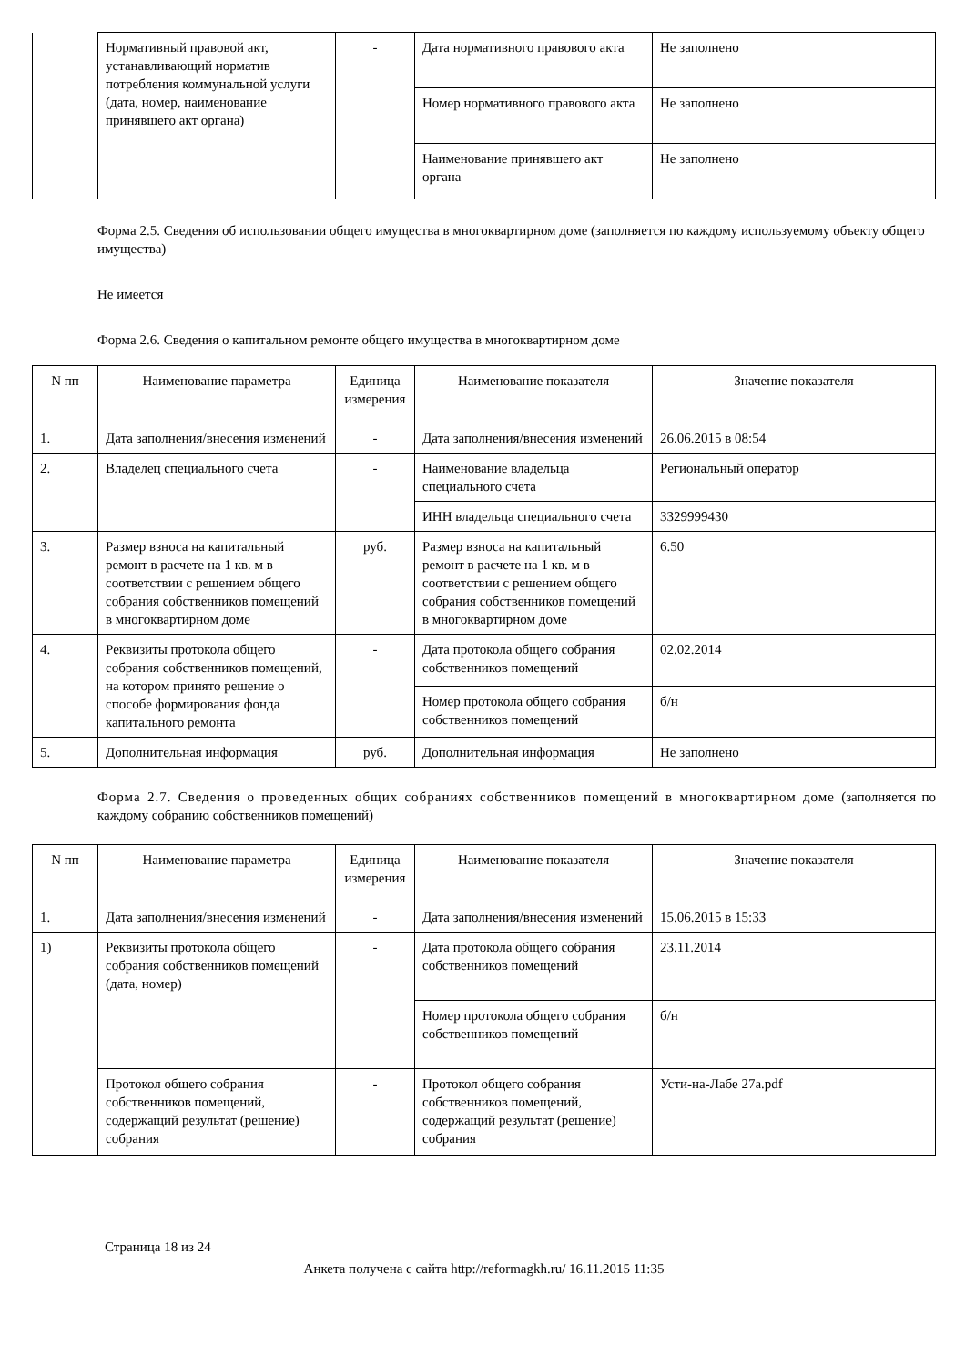| | Нормативный правовой акт, устанавливающий норматив потребления коммунальной услуги (дата, номер, наименование принявшего акт органа) | - | Дата нормативного правового акта | Не заполнено |
| | | | Номер нормативного правового акта | Не заполнено |
| | | | Наименование принявшего акт органа | Не заполнено |
Форма 2.5. Сведения об использовании общего имущества в многоквартирном доме (заполняется по каждому используемому объекту общего имущества)
Не имеется
Форма 2.6. Сведения о капитальном ремонте общего имущества в многоквартирном доме
| N пп | Наименование параметра | Единица измерения | Наименование показателя | Значение показателя |
| --- | --- | --- | --- | --- |
| 1. | Дата заполнения/внесения изменений | - | Дата заполнения/внесения изменений | 26.06.2015 в 08:54 |
| 2. | Владелец специального счета | - | Наименование владельца специального счета | Региональный оператор |
| | | | ИНН владельца специального счета | 3329999430 |
| 3. | Размер взноса на капитальный ремонт в расчете на 1 кв. м в соответствии с решением общего собрания собственников помещений в многоквартирном доме | руб. | Размер взноса на капитальный ремонт в расчете на 1 кв. м в соответствии с решением общего собрания собственников помещений в многоквартирном доме | 6.50 |
| 4. | Реквизиты протокола общего собрания собственников помещений, на котором принято решение о способе формирования фонда капитального ремонта | - | Дата протокола общего собрания собственников помещений | 02.02.2014 |
| | | | Номер протокола общего собрания собственников помещений | б/н |
| 5. | Дополнительная информация | руб. | Дополнительная информация | Не заполнено |
Форма 2.7. Сведения о проведенных общих собраниях собственников помещений в многоквартирном доме (заполняется по каждому собранию собственников помещений)
| N пп | Наименование параметра | Единица измерения | Наименование показателя | Значение показателя |
| --- | --- | --- | --- | --- |
| 1. | Дата заполнения/внесения изменений | - | Дата заполнения/внесения изменений | 15.06.2015 в 15:33 |
| 1) | Реквизиты протокола общего собрания собственников помещений (дата, номер) | - | Дата протокола общего собрания собственников помещений | 23.11.2014 |
| | | | Номер протокола общего собрания собственников помещений | б/н |
| | Протокол общего собрания собственников помещений, содержащий результат (решение) собрания | - | Протокол общего собрания собственников помещений, содержащий результат (решение) собрания | Усти-на-Лабе 27a.pdf |
Страница 18 из 24
Анкета получена с сайта http://reformagkh.ru/ 16.11.2015 11:35